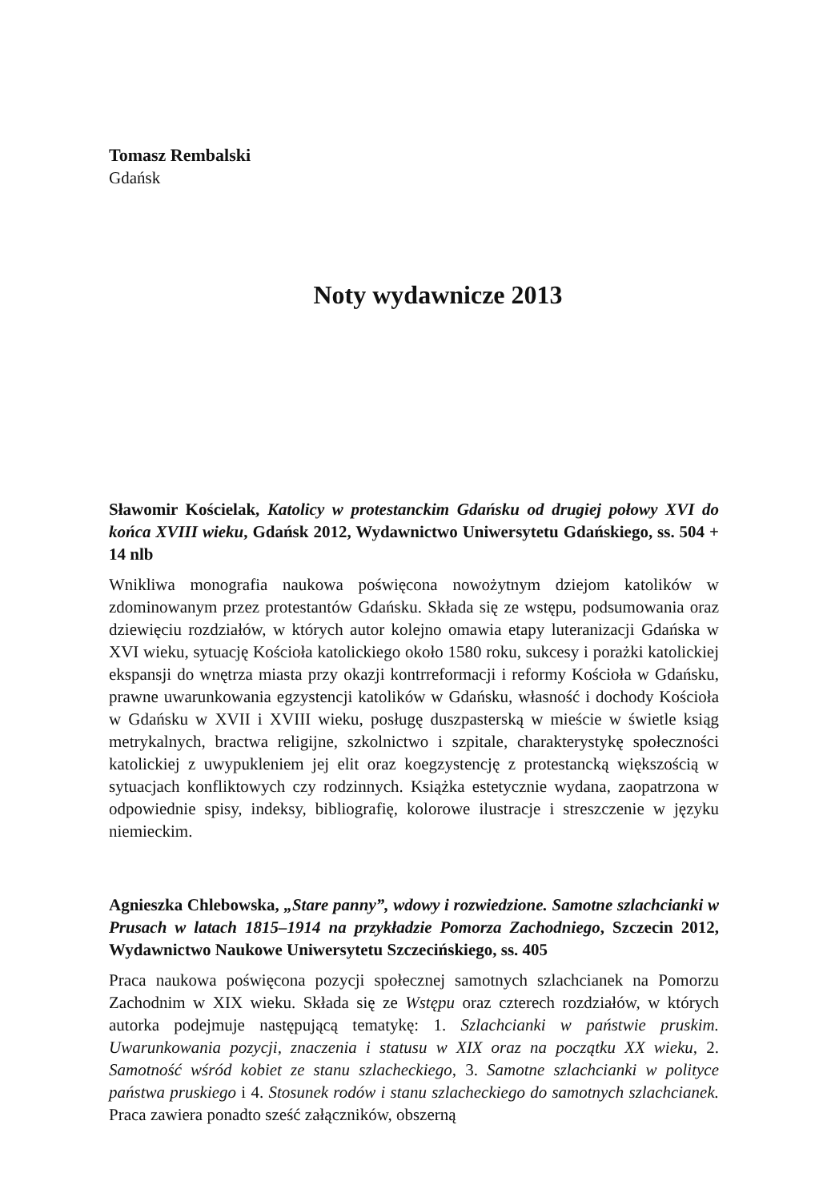Tomasz Rembalski
Gdańsk
Noty wydawnicze 2013
Sławomir Kościelak, Katolicy w protestanckim Gdańsku od drugiej połowy XVI do końca XVIII wieku, Gdańsk 2012, Wydawnictwo Uniwersytetu Gdańskiego, ss. 504 + 14 nlb
Wnikliwa monografia naukowa poświęcona nowożytnym dziejom katolików w zdominowanym przez protestantów Gdańsku. Składa się ze wstępu, podsumowania oraz dziewięciu rozdziałów, w których autor kolejno omawia etapy luteranizacji Gdańska w XVI wieku, sytuację Kościoła katolickiego około 1580 roku, sukcesy i porażki katolickiej ekspansji do wnętrza miasta przy okazji kontrreformacji i reformy Kościoła w Gdańsku, prawne uwarunkowania egzystencji katolików w Gdańsku, własność i dochody Kościoła w Gdańsku w XVII i XVIII wieku, posługę duszpasterską w mieście w świetle ksiąg metrykalnych, bractwa religijne, szkolnictwo i szpitale, charakterystykę społeczności katolickiej z uwypukleniem jej elit oraz koegzystencję z protestancką większością w sytuacjach konfliktowych czy rodzinnych. Książka estetycznie wydana, zaopatrzona w odpowiednie spisy, indeksy, bibliografię, kolorowe ilustracje i streszczenie w języku niemieckim.
Agnieszka Chlebowska, „Stare panny”, wdowy i rozwiedzione. Samotne szlachcianki w Prusach w latach 1815–1914 na przykładzie Pomorza Zachodniego, Szczecin 2012, Wydawnictwo Naukowe Uniwersytetu Szczecińskiego, ss. 405
Praca naukowa poświęcona pozycji społecznej samotnych szlachcianek na Pomorzu Zachodnim w XIX wieku. Składa się ze Wstępu oraz czterech rozdziałów, w których autorka podejmuje następującą tematykę: 1. Szlachcianki w państwie pruskim. Uwarunkowania pozycji, znaczenia i statusu w XIX oraz na początku XX wieku, 2. Samotność wśród kobiet ze stanu szlacheckiego, 3. Samotne szlachcianki w polityce państwa pruskiego i 4. Stosunek rodów i stanu szlacheckiego do samotnych szlachcianek. Praca zawiera ponadto sześć załączników, obszerną